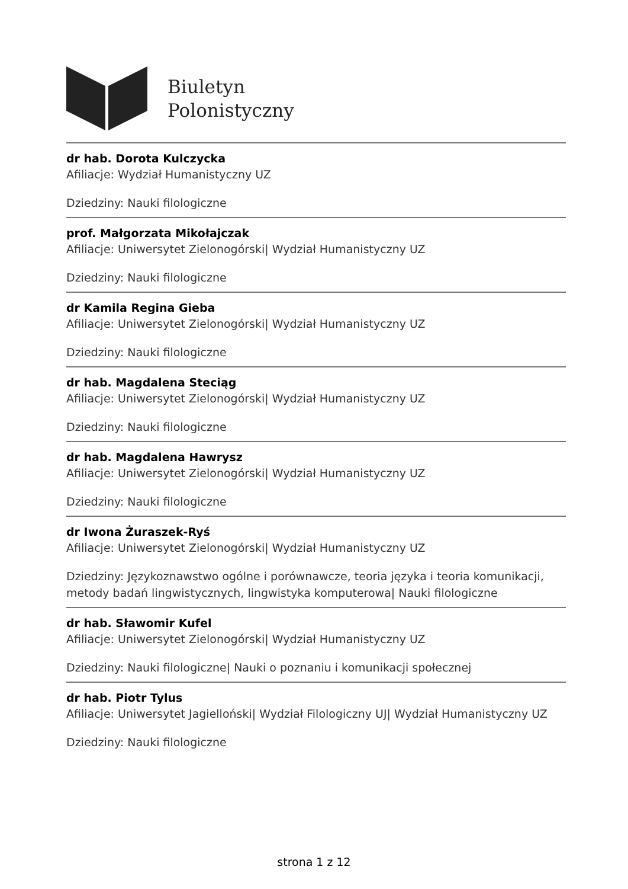Biuletyn
Polonistyczny
dr hab. Dorota Kulczycka
Afiliacje: Wydział Humanistyczny UZ
Dziedziny: Nauki filologiczne
prof. Małgorzata Mikołajczak
Afiliacje: Uniwersytet Zielonogórski| Wydział Humanistyczny UZ
Dziedziny: Nauki filologiczne
dr Kamila Regina Gieba
Afiliacje: Uniwersytet Zielonogórski| Wydział Humanistyczny UZ
Dziedziny: Nauki filologiczne
dr hab. Magdalena Steciąg
Afiliacje: Uniwersytet Zielonogórski| Wydział Humanistyczny UZ
Dziedziny: Nauki filologiczne
dr hab. Magdalena Hawrysz
Afiliacje: Uniwersytet Zielonogórski| Wydział Humanistyczny UZ
Dziedziny: Nauki filologiczne
dr Iwona Żuraszek-Ryś
Afiliacje: Uniwersytet Zielonogórski| Wydział Humanistyczny UZ
Dziedziny: Językoznawstwo ogólne i porównawcze, teoria języka i teoria komunikacji, metody badań lingwistycznych, lingwistyka komputerowa| Nauki filologiczne
dr hab. Sławomir Kufel
Afiliacje: Uniwersytet Zielonogórski| Wydział Humanistyczny UZ
Dziedziny: Nauki filologiczne| Nauki o poznaniu i komunikacji społecznej
dr hab. Piotr Tylus
Afiliacje: Uniwersytet Jagielloński| Wydział Filologiczny UJ| Wydział Humanistyczny UZ
Dziedziny: Nauki filologiczne
strona 1 z 12